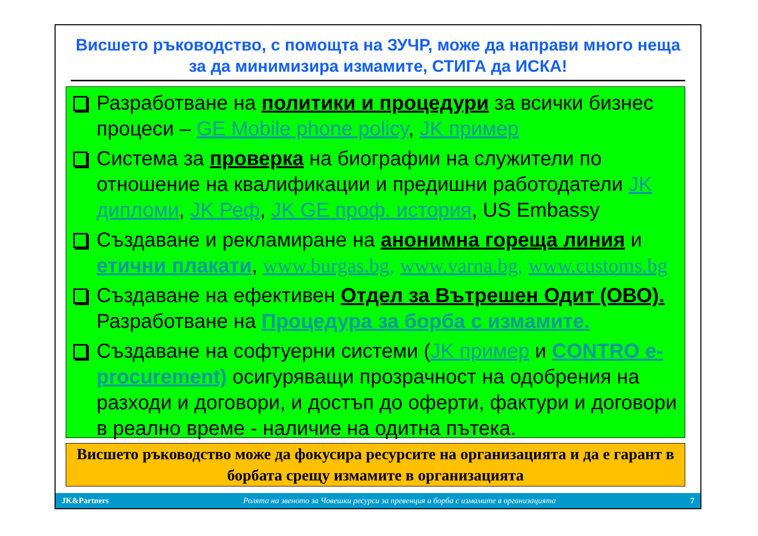Висшето ръководство, с помощта на ЗУЧР, може да направи много неща за да минимизира измамите, СТИГА да ИСКА!
Разработване на политики и процедури за всички бизнес процеси – GE Mobile phone policy, JK пример
Система за проверка на биографии на служители по отношение на квалификации и предишни работодатели JK дипломи, JK Реф, JK GE проф. история, US Embassy
Създаване и рекламиране на анонимна гореща линия и етични плакати, www.burgas.bg, www.varna.bg, www.customs.bg
Създаване на ефективен Отдел за Вътрешен Одит (ОВО). Разработване на Процедура за борба с измамите.
Създаване на софтуерни системи (JK пример и CONTRO e-procurement) осигуряващи прозрачност на одобрения на разходи и договори, и достъп до оферти, фактури и договори в реално време - наличие на одитна пътека.
Висшето ръководство може да фокусира ресурсите на организацията и да е гарант в борбата срещу измамите в организацията
JK&Partners Ролята на звеното за Човешки ресурси за превенция и борба с измамите в организацията 7